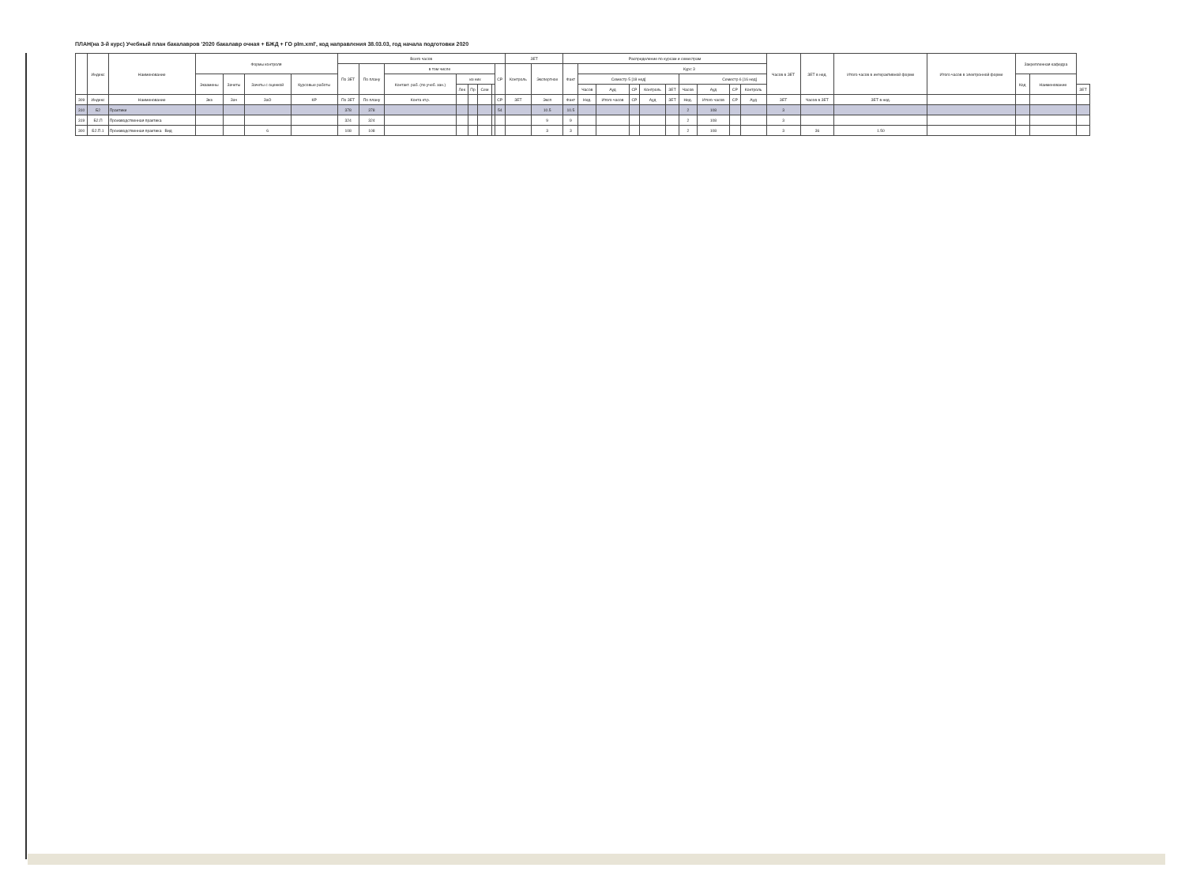ПЛАН(на 3-й курс) Учебный план бакалавров '2020 бакалавр очная + БЖД + ГО plm.xml', код направления 38.03.03, год начала подготовки 2020
| | Индекс | Наименование | Формы контроля | | | | Всего часов | | | | | | | | ЗЕТ | | Распределение по курсам и семестрам | | | | | | | | | | Часов в ЗЕТ | ЗЕТ в нед. | Итого часов в интерактивной форме | Итого часов в электронной форме | Закрепленная кафедра | | |
| --- | --- | --- | --- | --- | --- | --- | --- | --- | --- | --- | --- | --- | --- | --- | --- | --- | --- | --- | --- | --- | --- | --- | --- | --- | --- | --- | --- | --- | --- | --- | --- | --- | --- |
| | | | | | | | По ЗЕТ | По плану | в том числе | | | | | СР | Контроль | Экспертное | Факт | Курс 3 | | | | | | | | | | | | | | | |
| | | | Экзамены | Зачеты | Зачеты с оценкой | Курсовые работы | | | Контакт. раб. (по учеб. зан.) | из них | | | | | | | | Семестр 5 [18 нед] | | | | | Семестр 6 [16 нед] | | | | | | | | Код | Наименование | |
| | | | | | | | | | | Лек | Пр | Сем | | | | | | Часов | Ауд | СР | Контроль | ЗЕТ | Часов | Ауд | СР | Контроль | | | | | | | ЗЕТ |
| 309 | Индекс | Наименование | Экз | Зач | ЗаО | КР | По ЗЕТ | По плану | Конта кт.р. | | | | | СР | ЗЕТ | Эксп | Факт | Нед. | Итого часов | СР | Ауд | ЗЕТ | Нед. | Итого часов | СР | Ауд | ЗЕТ | Часов в ЗЕТ | ЗЕТ в нед. | | | | |
| 310 | Б2 | Практики | | | | | 378 | 378 | | | | | | 54 | | 10.5 | 10.5 | | | | | | 2 | 108 | | | 3 | | | | | | |
| 319 | Б2.П | Производственная практика | | | | | 324 | 324 | | | | | | | | 9 | 9 | | | | | | 2 | 108 | | | 3 | | | | | | |
| 300 | Б2.П.1 | Производственная практика Вид | | | 6 | | 108 | 108 | | | | | | | | 3 | 3 | | | | | | 2 | 108 | | | 3 | 36 | 1.50 | | | | |